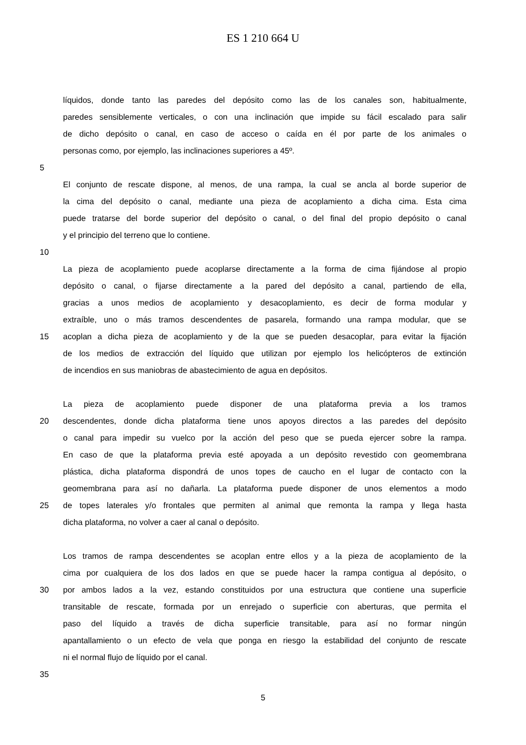ES 1 210 664 U
líquidos, donde tanto las paredes del depósito como las de los canales son, habitualmente,
paredes sensiblemente verticales, o con una inclinación que impide su fácil escalado para salir
de dicho depósito o canal, en caso de acceso o caída en él por parte de los animales o
personas como, por ejemplo, las inclinaciones superiores a 45º.
5
El conjunto de rescate dispone, al menos, de una rampa, la cual se ancla al borde superior de
la cima del depósito o canal, mediante una pieza de acoplamiento a dicha cima. Esta cima
puede tratarse del borde superior del depósito o canal, o del final del propio depósito o canal
y el principio del terreno que lo contiene.
10
La pieza de acoplamiento puede acoplarse directamente a la forma de cima fijándose al propio
depósito o canal, o fijarse directamente a la pared del depósito a canal, partiendo de ella,
gracias a unos medios de acoplamiento y desacoplamiento, es decir de forma modular y
extraíble, uno o más tramos descendentes de pasarela, formando una rampa modular, que se
15 acoplan a dicha pieza de acoplamiento y de la que se pueden desacoplar, para evitar la fijación
de los medios de extracción del líquido que utilizan por ejemplo los helicópteros de extinción
de incendios en sus maniobras de abastecimiento de agua en depósitos.
La pieza de acoplamiento puede disponer de una plataforma previa a los tramos
20 descendentes, donde dicha plataforma tiene unos apoyos directos a las paredes del depósito
o canal para impedir su vuelco por la acción del peso que se pueda ejercer sobre la rampa.
En caso de que la plataforma previa esté apoyada a un depósito revestido con geomembrana
plástica, dicha plataforma dispondrá de unos topes de caucho en el lugar de contacto con la
geomembrana para así no dañarla. La plataforma puede disponer de unos elementos a modo
25 de topes laterales y/o frontales que permiten al animal que remonta la rampa y llega hasta
dicha plataforma, no volver a caer al canal o depósito.
Los tramos de rampa descendentes se acoplan entre ellos y a la pieza de acoplamiento de la
cima por cualquiera de los dos lados en que se puede hacer la rampa contigua al depósito, o
30 por ambos lados a la vez, estando constituidos por una estructura que contiene una superficie
transitable de rescate, formada por un enrejado o superficie con aberturas, que permita el
paso del líquido a través de dicha superficie transitable, para así no formar ningún
apantallamiento o un efecto de vela que ponga en riesgo la estabilidad del conjunto de rescate
ni el normal flujo de líquido por el canal.
35
5